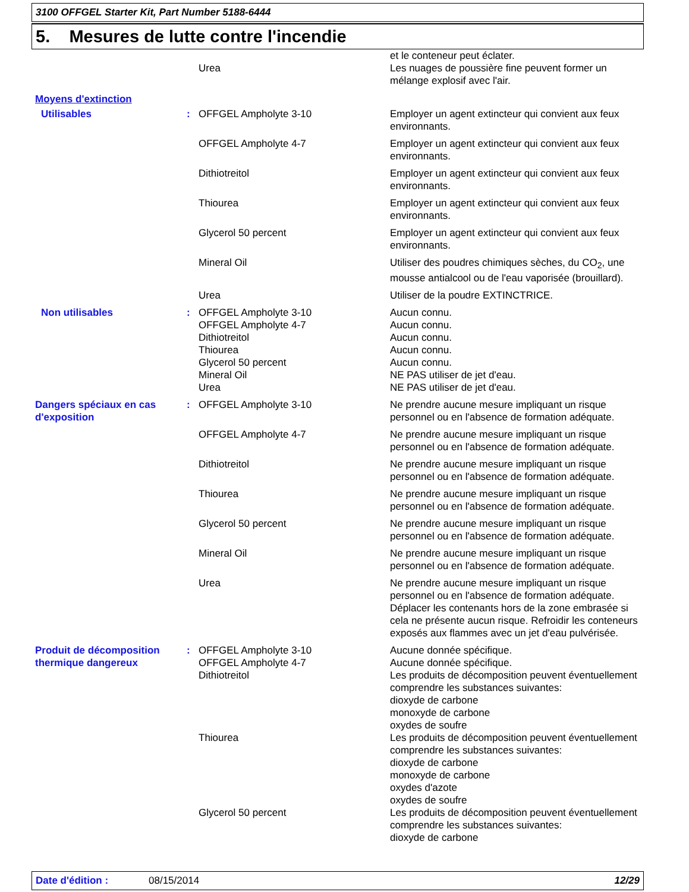3100 OFFGEL Starter Kit, Part Number 5188-6444
5. Mesures de lutte contre l'incendie
| | | | et le conteneur peut éclater. |
| | | Urea | Les nuages de poussière fine peuvent former un mélange explosif avec l'air. |
| Moyens d'extinction | | | |
| Utilisables | : | OFFGEL Ampholyte 3-10 | Employer un agent extincteur qui convient aux feux environnants. |
| | | OFFGEL Ampholyte 4-7 | Employer un agent extincteur qui convient aux feux environnants. |
| | | Dithiotreitol | Employer un agent extincteur qui convient aux feux environnants. |
| | | Thiourea | Employer un agent extincteur qui convient aux feux environnants. |
| | | Glycerol 50 percent | Employer un agent extincteur qui convient aux feux environnants. |
| | | Mineral Oil | Utiliser des poudres chimiques sèches, du CO<sub>2</sub>, une mousse antialcool ou de l'eau vaporisée (brouillard). |
| | | Urea | Utiliser de la poudre EXTINCTRICE. |
| Non utilisables | : | OFFGEL Ampholyte 3-10 OFFGEL Ampholyte 4-7 Dithiotreitol Thiourea Glycerol 50 percent Mineral Oil Urea | Aucun connu. Aucun connu. Aucun connu. Aucun connu. Aucun connu. NE PAS utiliser de jet d'eau. NE PAS utiliser de jet d'eau. |
| Dangers spéciaux en cas d'exposition | : | OFFGEL Ampholyte 3-10 | Ne prendre aucune mesure impliquant un risque personnel ou en l'absence de formation adéquate. |
| | | OFFGEL Ampholyte 4-7 | Ne prendre aucune mesure impliquant un risque personnel ou en l'absence de formation adéquate. |
| | | Dithiotreitol | Ne prendre aucune mesure impliquant un risque personnel ou en l'absence de formation adéquate. |
| | | Thiourea | Ne prendre aucune mesure impliquant un risque personnel ou en l'absence de formation adéquate. |
| | | Glycerol 50 percent | Ne prendre aucune mesure impliquant un risque personnel ou en l'absence de formation adéquate. |
| | | Mineral Oil | Ne prendre aucune mesure impliquant un risque personnel ou en l'absence de formation adéquate. |
| | | Urea | Ne prendre aucune mesure impliquant un risque personnel ou en l'absence de formation adéquate. Déplacer les contenants hors de la zone embrasée si cela ne présente aucun risque. Refroidir les conteneurs exposés aux flammes avec un jet d'eau pulvérisée. |
| Produit de décomposition thermique dangereux | : | OFFGEL Ampholyte 3-10 OFFGEL Ampholyte 4-7 Dithiotreitol | Aucune donnée spécifique. Aucune donnée spécifique. Les produits de décomposition peuvent éventuellement comprendre les substances suivantes: dioxyde de carbone monoxyde de carbone oxydes de soufre |
| | | Thiourea | Les produits de décomposition peuvent éventuellement comprendre les substances suivantes: dioxyde de carbone monoxyde de carbone oxydes d'azote oxydes de soufre |
| | | Glycerol 50 percent | Les produits de décomposition peuvent éventuellement comprendre les substances suivantes: dioxyde de carbone |
Date d'édition : 08/15/2014 12/29